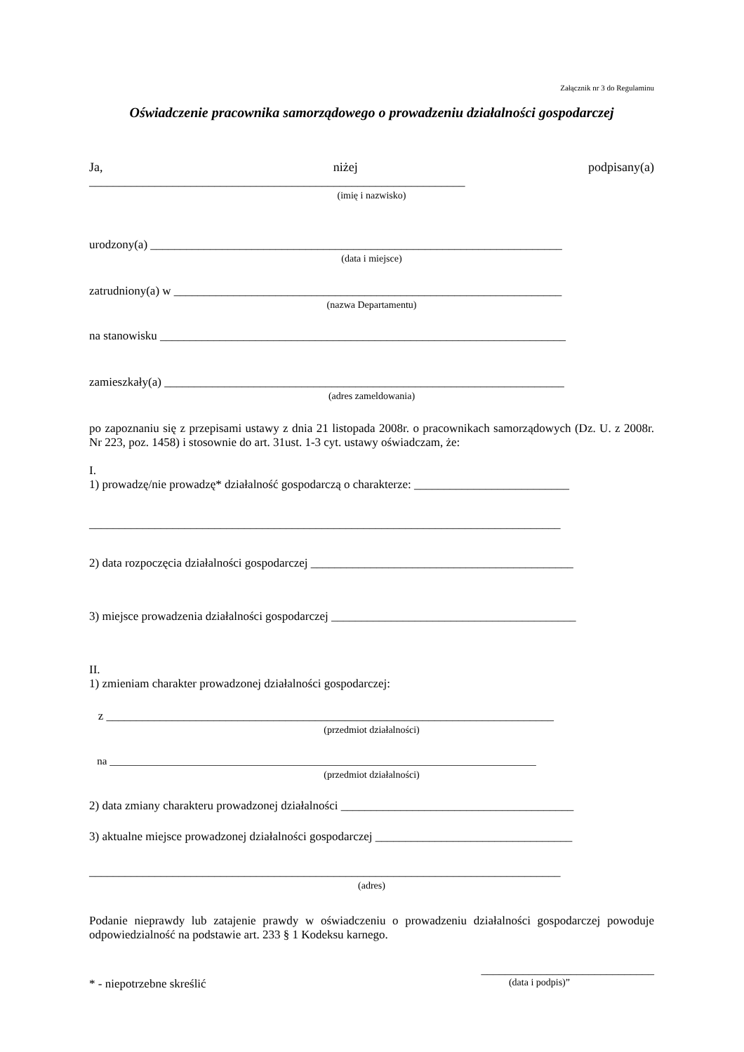Załącznik nr 3 do Regulaminu
Oświadczenie pracownika samorządowego o prowadzeniu działalności gospodarczej
Ja, niżej podpisany(a)
_______________________________________________________________
(imię i nazwisko)
urodzony(a) _____________________________________________________________________
(data i miejsce)
zatrudniony(a) w _________________________________________________________________
(nazwa Departamentu)
na stanowisku ____________________________________________________________________
zamieszkały(a) ___________________________________________________________________
(adres zameldowania)
po zapoznaniu się z przepisami ustawy z dnia 21 listopada 2008r. o pracownikach samorządowych (Dz. U. z 2008r. Nr 223, poz. 1458) i stosownie do art. 31ust. 1-3 cyt. ustawy oświadczam, że:
I.
1) prowadzę/nie prowadzę* działalność gospodarczą o charakterze: __________________________
_______________________________________________________________________________
2) data rozpoczęcia działalności gospodarczej ____________________________________________
3) miejsce prowadzenia działalności gospodarczej _________________________________________
II.
1) zmieniam charakter prowadzonej działalności gospodarczej:
z ___________________________________________________________________________
(przedmiot działalności)
na _________________________________________________________________________________
(przedmiot działalności)
2) data zmiany charakteru prowadzonej działalności _______________________________________
3) aktualne miejsce prowadzonej działalności gospodarczej _________________________________
_______________________________________________________________________________
(adres)
Podanie nieprawdy lub zatajenie prawdy w oświadczeniu o prowadzeniu działalności gospodarczej powoduje odpowiedzialność na podstawie art. 233 § 1 Kodeksu karnego.
_____________________________
* - niepotrzebne skreślić (data i podpis)”